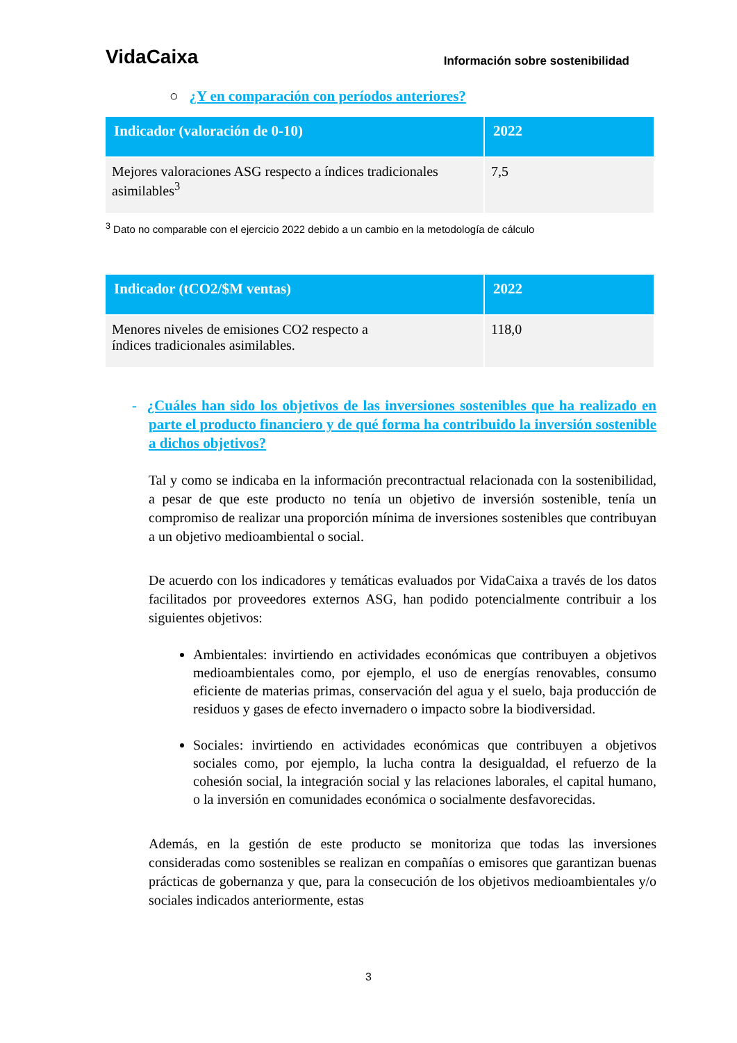VidaCaixa Información sobre sostenibilidad
○ ¿Y en comparación con períodos anteriores?
| Indicador (valoración de 0-10) | 2022 |
| --- | --- |
| Mejores valoraciones ASG respecto a índices tradicionales asimilables<sup>3</sup> | 7,5 |
<sup>3</sup> Dato no comparable con el ejercicio 2022 debido a un cambio en la metodología de cálculo
| Indicador (tCO2/$M ventas) | 2022 |
| --- | --- |
| Menores niveles de emisiones CO2 respecto a índices tradicionales asimilables. | 118,0 |
- ¿Cuáles han sido los objetivos de las inversiones sostenibles que ha realizado en parte el producto financiero y de qué forma ha contribuido la inversión sostenible a dichos objetivos?
Tal y como se indicaba en la información precontractual relacionada con la sostenibilidad, a pesar de que este producto no tenía un objetivo de inversión sostenible, tenía un compromiso de realizar una proporción mínima de inversiones sostenibles que contribuyan a un objetivo medioambiental o social.
De acuerdo con los indicadores y temáticas evaluados por VidaCaixa a través de los datos facilitados por proveedores externos ASG, han podido potencialmente contribuir a los siguientes objetivos:
Ambientales: invirtiendo en actividades económicas que contribuyen a objetivos medioambientales como, por ejemplo, el uso de energías renovables, consumo eficiente de materias primas, conservación del agua y el suelo, baja producción de residuos y gases de efecto invernadero o impacto sobre la biodiversidad.
Sociales: invirtiendo en actividades económicas que contribuyen a objetivos sociales como, por ejemplo, la lucha contra la desigualdad, el refuerzo de la cohesión social, la integración social y las relaciones laborales, el capital humano, o la inversión en comunidades económica o socialmente desfavorecidas.
Además, en la gestión de este producto se monitoriza que todas las inversiones consideradas como sostenibles se realizan en compañías o emisores que garantizan buenas prácticas de gobernanza y que, para la consecución de los objetivos medioambientales y/o sociales indicados anteriormente, estas
3